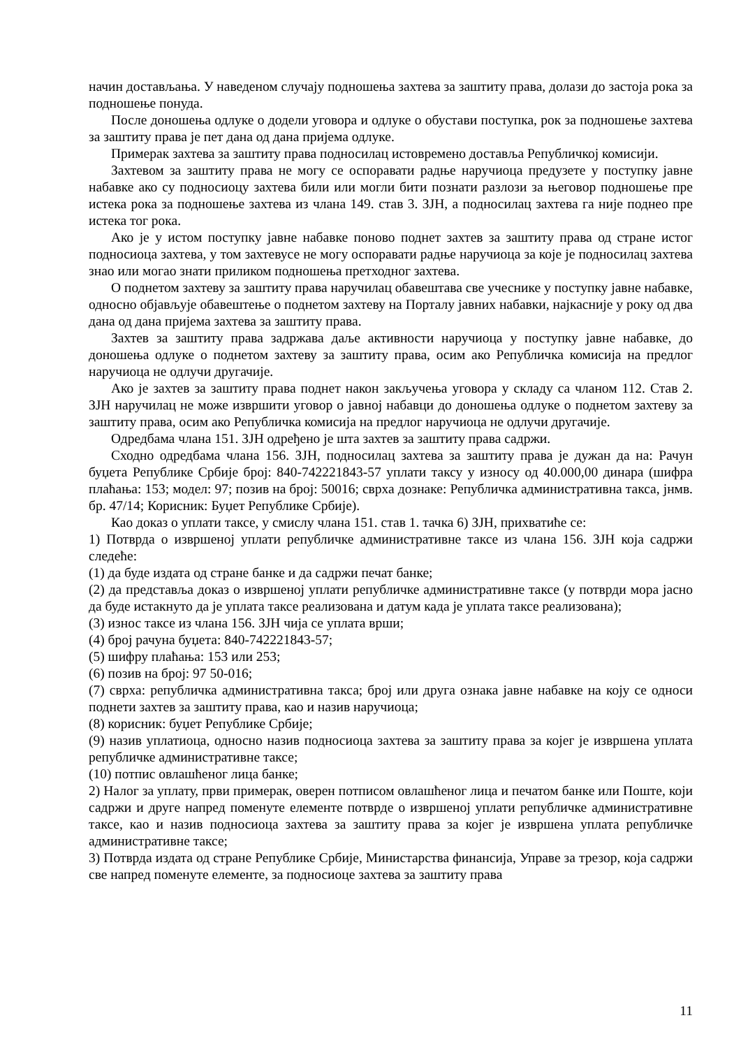начин достављања. У наведеном случају подношења захтева за заштиту права, долази до застоја рока за подношење понуда.
После доношења одлуке о додели уговора и одлуке о обустави поступка, рок за подношење захтева за заштиту права је пет дана од дана пријема одлуке.
Примерак захтева за заштиту права подносилац истовремено доставља Републичкој комисији.
Захтевом за заштиту права не могу се оспоравати радње наручиоца предузете у поступку јавне набавке ако су подносиоцу захтева били или могли бити познати разлози за његовор подношење пре истека рока за подношење захтева из члана 149. став 3. ЗЈН, а подносилац захтева га није поднео пре истека тог рока.
Ако је у истом поступку јавне набавке поново поднет захтев за заштиту права од стране истог подносиоца захтева, у том захтевусе не могу оспоравати радње наручиоца за које је подносилац захтева знао или могао знати приликом подношења претходног захтева.
О поднетом захтеву за заштиту права наручилац обавештава све учеснике у поступку јавне набавке, односно објављује обавештење о поднетом захтеву на Порталу јавних набавки, најкасније у року од два дана од дана пријема захтева за заштиту права.
Захтев за заштиту права задржава даље активности наручиоца у поступку јавне набавке, до доношења одлуке о поднетом захтеву за заштиту права, осим ако Републичка комисија на предлог наручиоца не одлучи другачије.
Ако је захтев за заштиту права поднет након закључења уговора у складу са чланом 112. Став 2. ЗЈН наручилац не може извршити уговор о јавној набавци до доношења одлуке о поднетом захтеву за заштиту права, осим ако Републичка комисија на предлог наручиоца не одлучи другачије.
Одредбама члана 151. ЗЈН одређено је шта захтев за заштиту права садржи.
Сходно одредбама члана 156. ЗЈН, подносилац захтева за заштиту права је дужан да на: Рачун буџета Републике Србије број: 840-742221843-57 уплати таксу у износу од 40.000,00 динара (шифра плаћања: 153; модел: 97; позив на број: 50016; сврха дознаке: Републичка административна такса, јнмв. бр. 47/14; Корисник: Буџет Републике Србије).
Као доказ о уплати таксе, у смислу члана 151. став 1. тачка 6) ЗЈН, прихватиће се:
1) Потврда о извршеној уплати републичке административне таксе из члана 156. ЗЈН која садржи следеће:
(1) да буде издата од стране банке и да садржи печат банке;
(2) да представља доказ о извршеној уплати републичке административне таксе (у потврди мора јасно да буде истакнуто да је уплата таксе реализована и датум када је уплата таксе реализована);
(3) износ таксе из члана 156. ЗЈН чија се уплата врши;
(4) број рачуна буџета: 840-742221843-57;
(5) шифру плаћања: 153 или 253;
(6) позив на број: 97 50-016;
(7) сврха: републичка административна такса; број или друга ознака јавне набавке на коју се односи поднети захтев за заштиту права, као и назив наручиоца;
(8) корисник: буџет Републике Србије;
(9) назив уплатиоца, односно назив подносиоца захтева за заштиту права за којег је извршена уплата републичке административне таксе;
(10) потпис овлашћеног лица банке;
2) Налог за уплату, први примерак, оверен потписом овлашћеног лица и печатом банке или Поште, који садржи и друге напред поменуте елементе потврде о извршеној уплати републичке административне таксе, као и назив подносиоца захтева за заштиту права за којег је извршена уплата републичке административне таксе;
3) Потврда издата од стране Републике Србије, Министарства финансија, Управе за трезор, која садржи све напред поменуте елементе, за подносиоце захтева за заштиту права
11